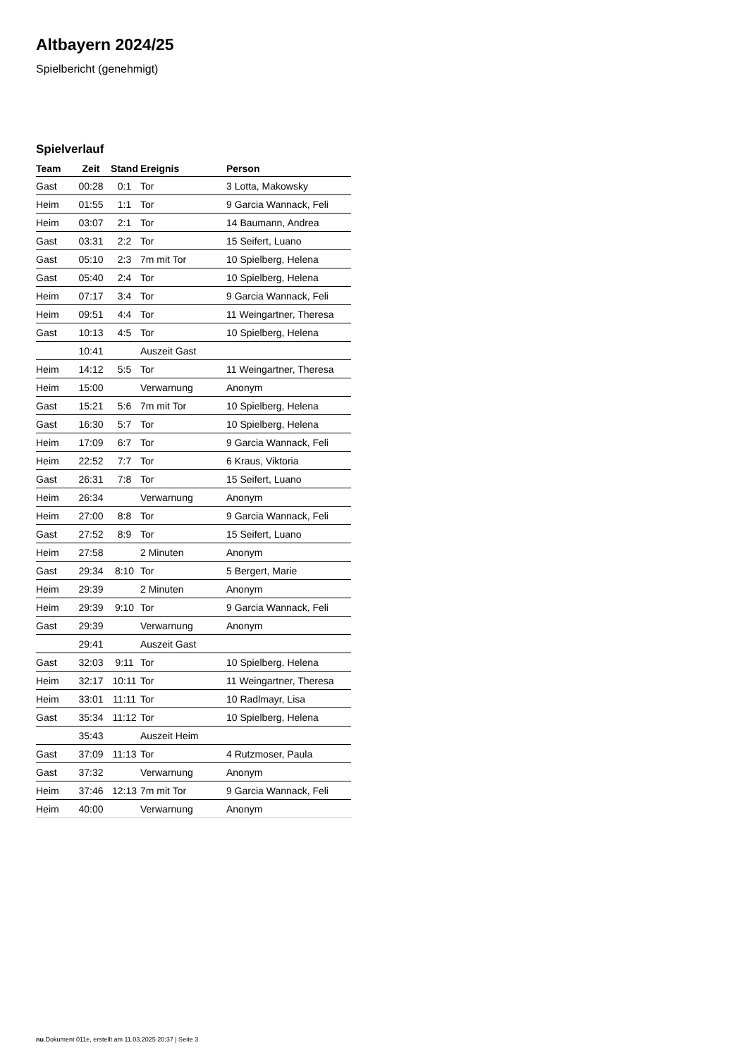Altbayern 2024/25
Spielbericht (genehmigt)
Spielverlauf
| Team | Zeit | Stand | Ereignis | Person |
| --- | --- | --- | --- | --- |
| Gast | 00:28 | 0:1 | Tor | 3 Lotta, Makowsky |
| Heim | 01:55 | 1:1 | Tor | 9 Garcia Wannack, Feli |
| Heim | 03:07 | 2:1 | Tor | 14 Baumann, Andrea |
| Gast | 03:31 | 2:2 | Tor | 15 Seifert, Luano |
| Gast | 05:10 | 2:3 | 7m mit Tor | 10 Spielberg, Helena |
| Gast | 05:40 | 2:4 | Tor | 10 Spielberg, Helena |
| Heim | 07:17 | 3:4 | Tor | 9 Garcia Wannack, Feli |
| Heim | 09:51 | 4:4 | Tor | 11 Weingartner, Theresa |
| Gast | 10:13 | 4:5 | Tor | 10 Spielberg, Helena |
| | 10:41 | | Auszeit Gast | |
| Heim | 14:12 | 5:5 | Tor | 11 Weingartner, Theresa |
| Heim | 15:00 | | Verwarnung | Anonym |
| Gast | 15:21 | 5:6 | 7m mit Tor | 10 Spielberg, Helena |
| Gast | 16:30 | 5:7 | Tor | 10 Spielberg, Helena |
| Heim | 17:09 | 6:7 | Tor | 9 Garcia Wannack, Feli |
| Heim | 22:52 | 7:7 | Tor | 6 Kraus, Viktoria |
| Gast | 26:31 | 7:8 | Tor | 15 Seifert, Luano |
| Heim | 26:34 | | Verwarnung | Anonym |
| Heim | 27:00 | 8:8 | Tor | 9 Garcia Wannack, Feli |
| Gast | 27:52 | 8:9 | Tor | 15 Seifert, Luano |
| Heim | 27:58 | | 2 Minuten | Anonym |
| Gast | 29:34 | 8:10 | Tor | 5 Bergert, Marie |
| Heim | 29:39 | | 2 Minuten | Anonym |
| Heim | 29:39 | 9:10 | Tor | 9 Garcia Wannack, Feli |
| Gast | 29:39 | | Verwarnung | Anonym |
| | 29:41 | | Auszeit Gast | |
| Gast | 32:03 | 9:11 | Tor | 10 Spielberg, Helena |
| Heim | 32:17 | 10:11 | Tor | 11 Weingartner, Theresa |
| Heim | 33:01 | 11:11 | Tor | 10 Radlmayr, Lisa |
| Gast | 35:34 | 11:12 | Tor | 10 Spielberg, Helena |
| | 35:43 | | Auszeit Heim | |
| Gast | 37:09 | 11:13 | Tor | 4 Rutzmoser, Paula |
| Gast | 37:32 | | Verwarnung | Anonym |
| Heim | 37:46 | 12:13 | 7m mit Tor | 9 Garcia Wannack, Feli |
| Heim | 40:00 | | Verwarnung | Anonym |
nu.Dokument 011e, erstellt am 11.03.2025 20:37 | Seite 3